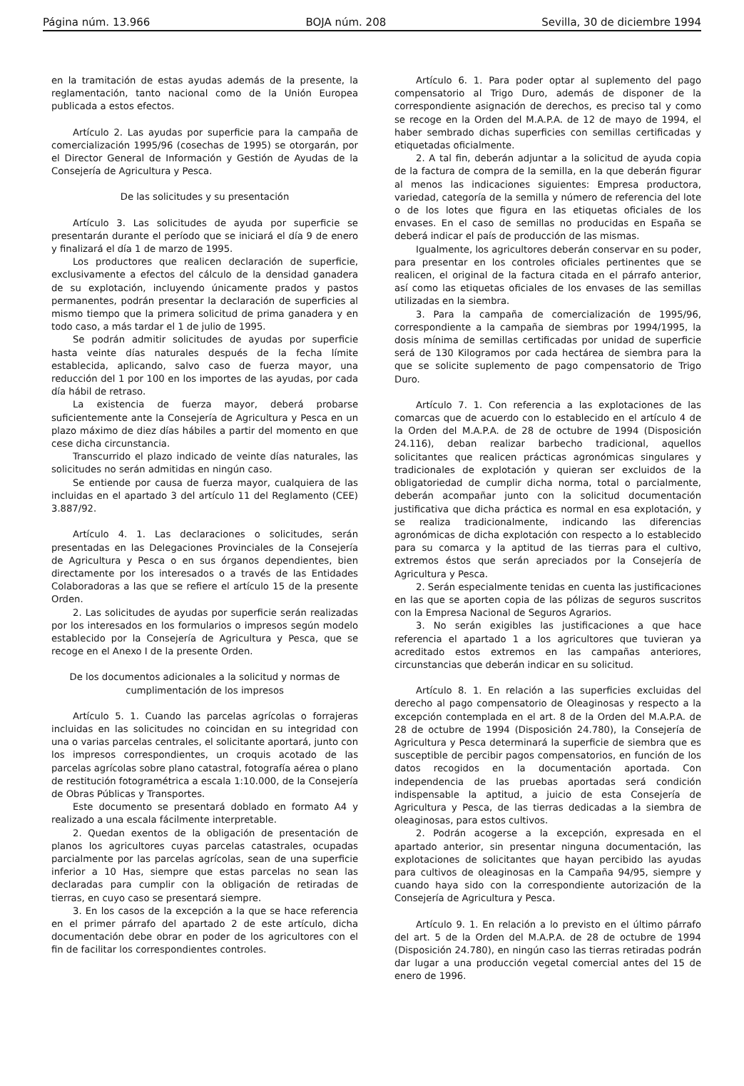Página núm. 13.966 BOJA núm. 208 Sevilla, 30 de diciembre 1994
en la tramitación de estas ayudas además de la presente, la reglamentación, tanto nacional como de la Unión Europea publicada a estos efectos.
Artículo 2. Las ayudas por superficie para la campaña de comercialización 1995/96 (cosechas de 1995) se otorgarán, por el Director General de Información y Gestión de Ayudas de la Consejería de Agricultura y Pesca.
De las solicitudes y su presentación
Artículo 3. Las solicitudes de ayuda por superficie se presentarán durante el período que se iniciará el día 9 de enero y finalizará el día 1 de marzo de 1995.
Los productores que realicen declaración de superficie, exclusivamente a efectos del cálculo de la densidad ganadera de su explotación, incluyendo únicamente prados y pastos permanentes, podrán presentar la declaración de superficies al mismo tiempo que la primera solicitud de prima ganadera y en todo caso, a más tardar el 1 de julio de 1995.
Se podrán admitir solicitudes de ayudas por superficie hasta veinte días naturales después de la fecha límite establecida, aplicando, salvo caso de fuerza mayor, una reducción del 1 por 100 en los importes de las ayudas, por cada día hábil de retraso.
La existencia de fuerza mayor, deberá probarse suficientemente ante la Consejería de Agricultura y Pesca en un plazo máximo de diez días hábiles a partir del momento en que cese dicha circunstancia.
Transcurrido el plazo indicado de veinte días naturales, las solicitudes no serán admitidas en ningún caso.
Se entiende por causa de fuerza mayor, cualquiera de las incluidas en el apartado 3 del artículo 11 del Reglamento (CEE) 3.887/92.
Artículo 4. 1. Las declaraciones o solicitudes, serán presentadas en las Delegaciones Provinciales de la Consejería de Agricultura y Pesca o en sus órganos dependientes, bien directamente por los interesados o a través de las Entidades Colaboradoras a las que se refiere el artículo 15 de la presente Orden.
2. Las solicitudes de ayudas por superficie serán realizadas por los interesados en los formularios o impresos según modelo establecido por la Consejería de Agricultura y Pesca, que se recoge en el Anexo I de la presente Orden.
De los documentos adicionales a la solicitud y normas de cumplimentación de los impresos
Artículo 5. 1. Cuando las parcelas agrícolas o forrajeras incluidas en las solicitudes no coincidan en su integridad con una o varias parcelas centrales, el solicitante aportará, junto con los impresos correspondientes, un croquis acotado de las parcelas agrícolas sobre plano catastral, fotografía aérea o plano de restitución fotogramétrica a escala 1:10.000, de la Consejería de Obras Públicas y Transportes.
Este documento se presentará doblado en formato A4 y realizado a una escala fácilmente interpretable.
2. Quedan exentos de la obligación de presentación de planos los agricultores cuyas parcelas catastrales, ocupadas parcialmente por las parcelas agrícolas, sean de una superficie inferior a 10 Has, siempre que estas parcelas no sean las declaradas para cumplir con la obligación de retiradas de tierras, en cuyo caso se presentará siempre.
3. En los casos de la excepción a la que se hace referencia en el primer párrafo del apartado 2 de este artículo, dicha documentación debe obrar en poder de los agricultores con el fin de facilitar los correspondientes controles.
Artículo 6. 1. Para poder optar al suplemento del pago compensatorio al Trigo Duro, además de disponer de la correspondiente asignación de derechos, es preciso tal y como se recoge en la Orden del M.A.P.A. de 12 de mayo de 1994, el haber sembrado dichas superficies con semillas certificadas y etiquetadas oficialmente.
2. A tal fin, deberán adjuntar a la solicitud de ayuda copia de la factura de compra de la semilla, en la que deberán figurar al menos las indicaciones siguientes: Empresa productora, variedad, categoría de la semilla y número de referencia del lote o de los lotes que figura en las etiquetas oficiales de los envases. En el caso de semillas no producidas en España se deberá indicar el país de producción de las mismas.
Igualmente, los agricultores deberán conservar en su poder, para presentar en los controles oficiales pertinentes que se realicen, el original de la factura citada en el párrafo anterior, así como las etiquetas oficiales de los envases de las semillas utilizadas en la siembra.
3. Para la campaña de comercialización de 1995/96, correspondiente a la campaña de siembras por 1994/1995, la dosis mínima de semillas certificadas por unidad de superficie será de 130 Kilogramos por cada hectárea de siembra para la que se solicite suplemento de pago compensatorio de Trigo Duro.
Artículo 7. 1. Con referencia a las explotaciones de las comarcas que de acuerdo con lo establecido en el artículo 4 de la Orden del M.A.P.A. de 28 de octubre de 1994 (Disposición 24.116), deban realizar barbecho tradicional, aquellos solicitantes que realicen prácticas agronómicas singulares y tradicionales de explotación y quieran ser excluidos de la obligatoriedad de cumplir dicha norma, total o parcialmente, deberán acompañar junto con la solicitud documentación justificativa que dicha práctica es normal en esa explotación, y se realiza tradicionalmente, indicando las diferencias agronómicas de dicha explotación con respecto a lo establecido para su comarca y la aptitud de las tierras para el cultivo, extremos éstos que serán apreciados por la Consejería de Agricultura y Pesca.
2. Serán especialmente tenidas en cuenta las justificaciones en las que se aporten copia de las pólizas de seguros suscritos con la Empresa Nacional de Seguros Agrarios.
3. No serán exigibles las justificaciones a que hace referencia el apartado 1 a los agricultores que tuvieran ya acreditado estos extremos en las campañas anteriores, circunstancias que deberán indicar en su solicitud.
Artículo 8. 1. En relación a las superficies excluidas del derecho al pago compensatorio de Oleaginosas y respecto a la excepción contemplada en el art. 8 de la Orden del M.A.P.A. de 28 de octubre de 1994 (Disposición 24.780), la Consejería de Agricultura y Pesca determinará la superficie de siembra que es susceptible de percibir pagos compensatorios, en función de los datos recogidos en la documentación aportada. Con independencia de las pruebas aportadas será condición indispensable la aptitud, a juicio de esta Consejería de Agricultura y Pesca, de las tierras dedicadas a la siembra de oleaginosas, para estos cultivos.
2. Podrán acogerse a la excepción, expresada en el apartado anterior, sin presentar ninguna documentación, las explotaciones de solicitantes que hayan percibido las ayudas para cultivos de oleaginosas en la Campaña 94/95, siempre y cuando haya sido con la correspondiente autorización de la Consejería de Agricultura y Pesca.
Artículo 9. 1. En relación a lo previsto en el último párrafo del art. 5 de la Orden del M.A.P.A. de 28 de octubre de 1994 (Disposición 24.780), en ningún caso las tierras retiradas podrán dar lugar a una producción vegetal comercial antes del 15 de enero de 1996.